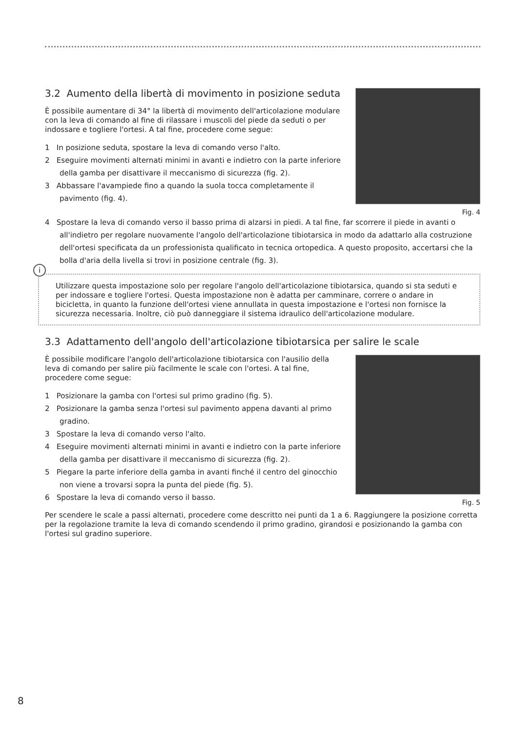3.2 Aumento della libertà di movimento in posizione seduta
È possibile aumentare di 34° la libertà di movimento dell'articolazione modulare con la leva di comando al fine di rilassare i muscoli del piede da seduti o per indossare e togliere l'ortesi. A tal fine, procedere come segue:
1 In posizione seduta, spostare la leva di comando verso l'alto.
2 Eseguire movimenti alternati minimi in avanti e indietro con la parte inferiore della gamba per disattivare il meccanismo di sicurezza (fig. 2).
3 Abbassare l'avampiede fino a quando la suola tocca completamente il pavimento (fig. 4).
Fig. 4
4 Spostare la leva di comando verso il basso prima di alzarsi in piedi. A tal fine, far scorrere il piede in avanti o all'indietro per regolare nuovamente l'angolo dell'articolazione tibiotarsica in modo da adattarlo alla costruzione dell'ortesi specificata da un professionista qualificato in tecnica ortopedica. A questo proposito, accertarsi che la bolla d'aria della livella si trovi in posizione centrale (fig. 3).
i
Utilizzare questa impostazione solo per regolare l'angolo dell'articolazione tibiotarsica, quando si sta seduti e per indossare e togliere l'ortesi. Questa impostazione non è adatta per camminare, correre o andare in bicicletta, in quanto la funzione dell'ortesi viene annullata in questa impostazione e l'ortesi non fornisce la sicurezza necessaria. Inoltre, ciò può danneggiare il sistema idraulico dell'articolazione modulare.
3.3 Adattamento dell'angolo dell'articolazione tibiotarsica per salire le scale
È possibile modificare l'angolo dell'articolazione tibiotarsica con l'ausilio della leva di comando per salire più facilmente le scale con l'ortesi. A tal fine, procedere come segue:
1 Posizionare la gamba con l'ortesi sul primo gradino (fig. 5).
2 Posizionare la gamba senza l'ortesi sul pavimento appena davanti al primo gradino.
3 Spostare la leva di comando verso l'alto.
4 Eseguire movimenti alternati minimi in avanti e indietro con la parte inferiore della gamba per disattivare il meccanismo di sicurezza (fig. 2).
5 Piegare la parte inferiore della gamba in avanti finché il centro del ginocchio non viene a trovarsi sopra la punta del piede (fig. 5).
6 Spostare la leva di comando verso il basso.
Fig. 5
Per scendere le scale a passi alternati, procedere come descritto nei punti da 1 a 6. Raggiungere la posizione corretta per la regolazione tramite la leva di comando scendendo il primo gradino, girandosi e posizionando la gamba con l'ortesi sul gradino superiore.
8